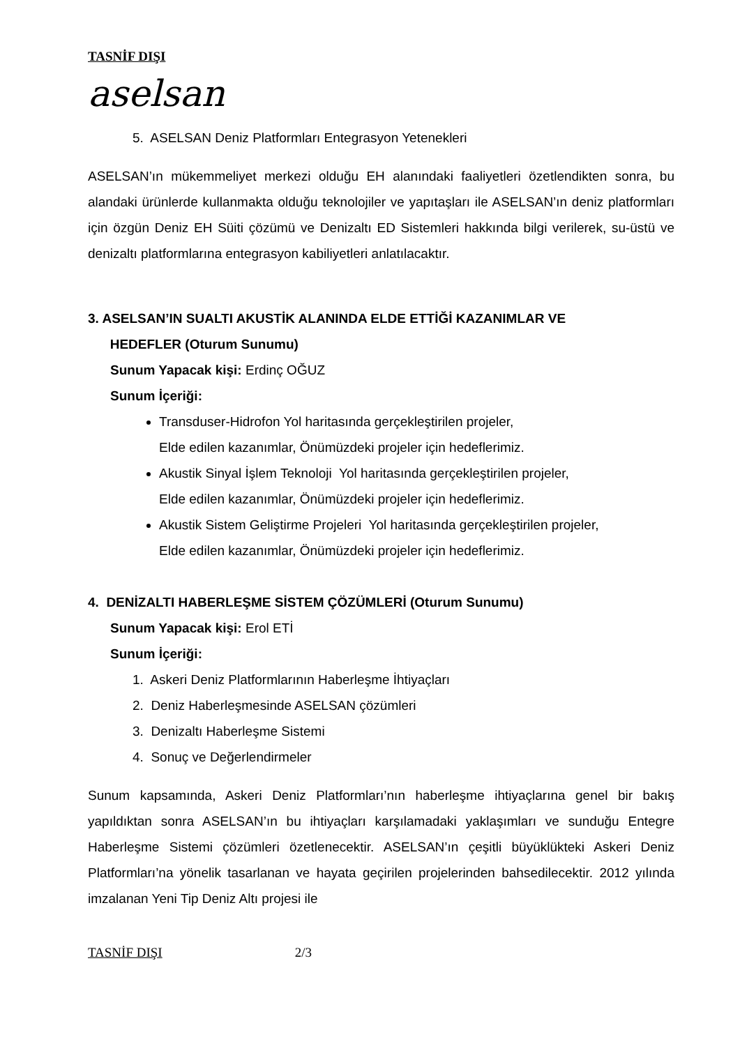TASNİF DIŞI
aselsan
5. ASELSAN Deniz Platformları Entegrasyon Yetenekleri
ASELSAN’ın mükemmeliyet merkezi olduğu EH alanındaki faaliyetleri özetlendikten sonra, bu alandaki ürünlerde kullanmakta olduğu teknolojiler ve yapıtaşları ile ASELSAN’ın deniz platformları için özgün Deniz EH Süiti çözümü ve Denizaltı ED Sistemleri hakkında bilgi verilerek, su-üstü ve denizaltı platformlarına entegrasyon kabiliyetleri anlatılacaktır.
3. ASELSAN’IN SUALTI AKUSTİK ALANINDA ELDE ETTİĞİ KAZANIMLAR VE
HEDEFLER (Oturum Sunumu)
Sunum Yapacak kişi: Erdinç OĞUZ
Sunum İçeriği:
Transduser-Hidrofon Yol haritasında gerçekleştirilen projeler,
Elde edilen kazanımlar, Önümüzdeki projeler için hedeflerimiz.
Akustik Sinyal İşlem Teknoloji Yol haritasında gerçekleştirilen projeler,
Elde edilen kazanımlar, Önümüzdeki projeler için hedeflerimiz.
Akustik Sistem Geliştirme Projeleri Yol haritasında gerçekleştirilen projeler,
Elde edilen kazanımlar, Önümüzdeki projeler için hedeflerimiz.
4. DENİZALTI HABERLEŞME SİSTEM ÇÖZÜMLERİ (Oturum Sunumu)
Sunum Yapacak kişi: Erol ETİ
Sunum İçeriği:
1. Askeri Deniz Platformlarının Haberleşme İhtiyaçları
2. Deniz Haberleşmesinde ASELSAN çözümleri
3. Denizaltı Haberleşme Sistemi
4. Sonuç ve Değerlendirmeler
Sunum kapsamında, Askeri Deniz Platformları’nın haberleşme ihtiyaçlarına genel bir bakış yapıldıktan sonra ASELSAN’ın bu ihtiyaçları karşılamadaki yaklaşımları ve sunduğu Entegre Haberleşme Sistemi çözümleri özetlenecektir. ASELSAN’ın çeşitli büyüklükteki Askeri Deniz Platformları’na yönelik tasarlanan ve hayata geçirilen projelerinden bahsedilecektir. 2012 yılında imzalanan Yeni Tip Deniz Altı projesi ile
TASNİF DIŞI 2/3